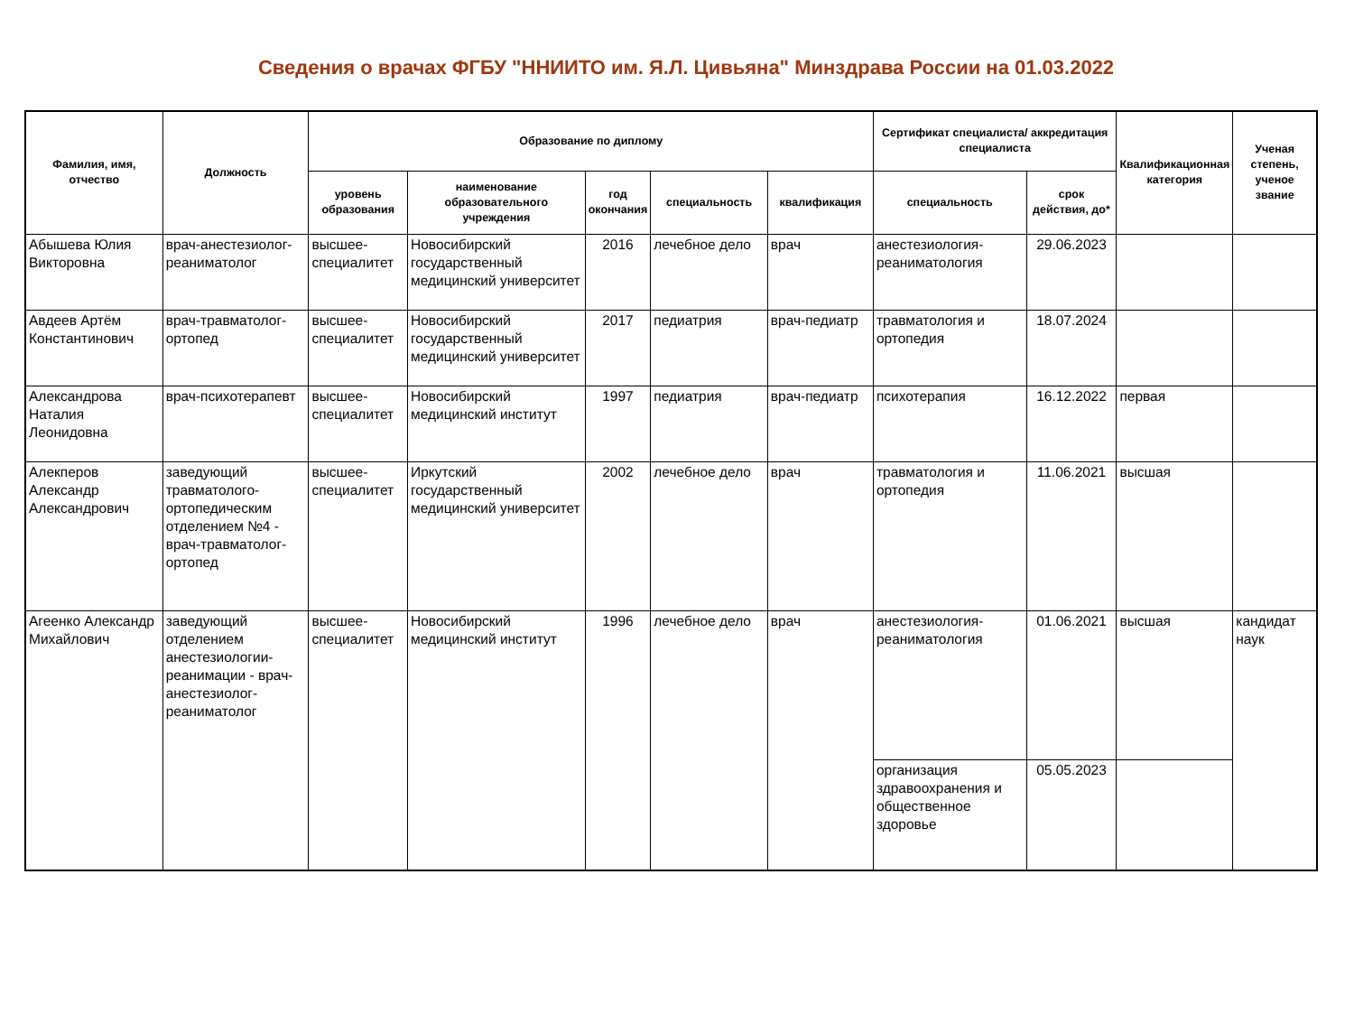Сведения о врачах ФГБУ "ННИИТО им. Я.Л. Цивьяна" Минздрава России на 01.03.2022
| Фамилия, имя, отчество | Должность | Образование по диплому | | | | | Сертификат специалиста/ аккредитация специалиста | | Квалификационная категория | Ученая степень, ученое звание |
| --- | --- | --- | --- | --- | --- | --- | --- | --- | --- | --- |
| | | уровень образования | наименование образовательного учреждения | год окончания | специальность | квалификация | специальность | срок действия, до* | | |
| Абышева Юлия Викторовна | врач-анестезиолог-реаниматолог | высшее-специалитет | Новосибирский государственный медицинский университет | 2016 | лечебное дело | врач | анестезиология-реаниматология | 29.06.2023 | | |
| Авдеев Артём Константинович | врач-травматолог-ортопед | высшее-специалитет | Новосибирский государственный медицинский университет | 2017 | педиатрия | врач-педиатр | травматология и ортопедия | 18.07.2024 | | |
| Александрова Наталия Леонидовна | врач-психотерапевт | высшее-специалитет | Новосибирский медицинский институт | 1997 | педиатрия | врач-педиатр | психотерапия | 16.12.2022 | первая | |
| Алекперов Александр Александрович | заведующий травматолого-ортопедическим отделением №4 - врач-травматолог-ортопед | высшее-специалитет | Иркутский государственный медицинский университет | 2002 | лечебное дело | врач | травматология и ортопедия | 11.06.2021 | высшая | |
| Агеенко Александр Михайлович | заведующий отделением анестезиологии-реанимации - врач-анестезиолог-реаниматолог | высшее-специалитет | Новосибирский медицинский институт | 1996 | лечебное дело | врач | анестезиология-реаниматология | 01.06.2021 | высшая | кандидат наук |
| | | | | | | | организация здравоохранения и общественное здоровье | 05.05.2023 | | |